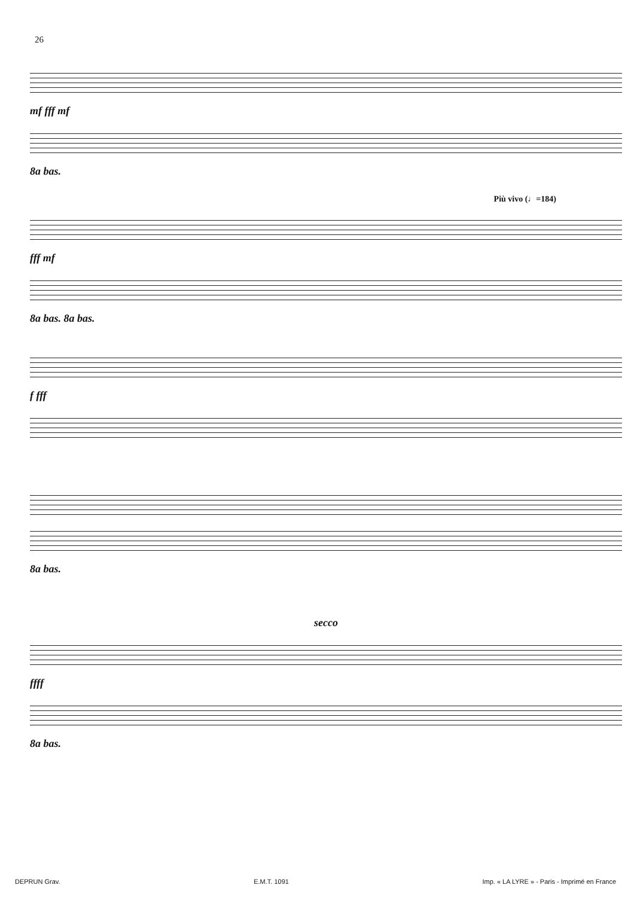26
mf fff mf
8a bas.
Più vivo (♩=184)
fff mf
8a bas. 8a bas.
f fff
8a bas.
secco
ffff
8a bas.
DEPRUN Grav. E.M.T. 1091 Imp. « LA LYRE » - Paris - Imprimé en France